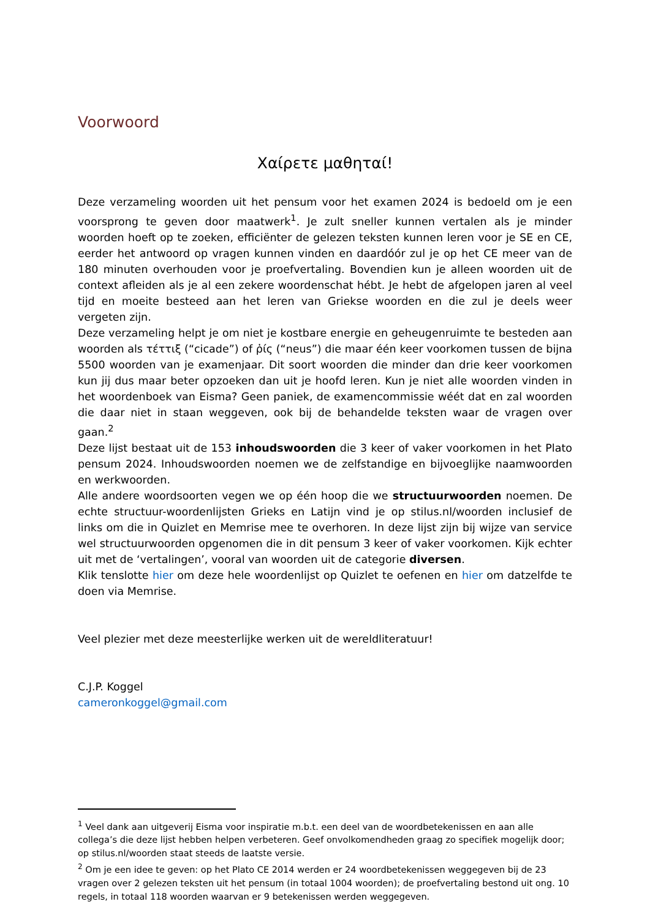Voorwoord
Χαίρετε μαθηταί!
Deze verzameling woorden uit het pensum voor het examen 2024 is bedoeld om je een voorsprong te geven door maatwerk<sup>1</sup>. Je zult sneller kunnen vertalen als je minder woorden hoeft op te zoeken, efficiënter de gelezen teksten kunnen leren voor je SE en CE, eerder het antwoord op vragen kunnen vinden en daardóór zul je op het CE meer van de 180 minuten overhouden voor je proefvertaling. Bovendien kun je alleen woorden uit de context afleiden als je al een zekere woordenschat hébt. Je hebt de afgelopen jaren al veel tijd en moeite besteed aan het leren van Griekse woorden en die zul je deels weer vergeten zijn.
Deze verzameling helpt je om niet je kostbare energie en geheugenruimte te besteden aan woorden als τέττιξ (“cicade”) of ῥίς (“neus”) die maar één keer voorkomen tussen de bijna 5500 woorden van je examenjaar. Dit soort woorden die minder dan drie keer voorkomen kun jij dus maar beter opzoeken dan uit je hoofd leren. Kun je niet alle woorden vinden in het woordenboek van Eisma? Geen paniek, de examencommissie wéét dat en zal woorden die daar niet in staan weggeven, ook bij de behandelde teksten waar de vragen over gaan.<sup>2</sup>
Deze lijst bestaat uit de 153 inhoudswoorden die 3 keer of vaker voorkomen in het Plato pensum 2024. Inhoudswoorden noemen we de zelfstandige en bijvoeglijke naamwoorden en werkwoorden.
Alle andere woordsoorten vegen we op één hoop die we structuurwoorden noemen. De echte structuur-woordenlijsten Grieks en Latijn vind je op stilus.nl/woorden inclusief de links om die in Quizlet en Memrise mee te overhoren. In deze lijst zijn bij wijze van service wel structuurwoorden opgenomen die in dit pensum 3 keer of vaker voorkomen. Kijk echter uit met de ‘vertalingen’, vooral van woorden uit de categorie diversen.
Klik tenslotte hier om deze hele woordenlijst op Quizlet te oefenen en hier om datzelfde te doen via Memrise.
Veel plezier met deze meesterlijke werken uit de wereldliteratuur!
C.J.P. Koggel
cameronkoggel@gmail.com
<sup>1</sup> Veel dank aan uitgeverij Eisma voor inspiratie m.b.t. een deel van de woordbetekenissen en aan alle collega’s die deze lijst hebben helpen verbeteren. Geef onvolkomendheden graag zo specifiek mogelijk door; op stilus.nl/woorden staat steeds de laatste versie.
<sup>2</sup> Om je een idee te geven: op het Plato CE 2014 werden er 24 woordbetekenissen weggegeven bij de 23 vragen over 2 gelezen teksten uit het pensum (in totaal 1004 woorden); de proefvertaling bestond uit ong. 10 regels, in totaal 118 woorden waarvan er 9 betekenissen werden weggegeven.